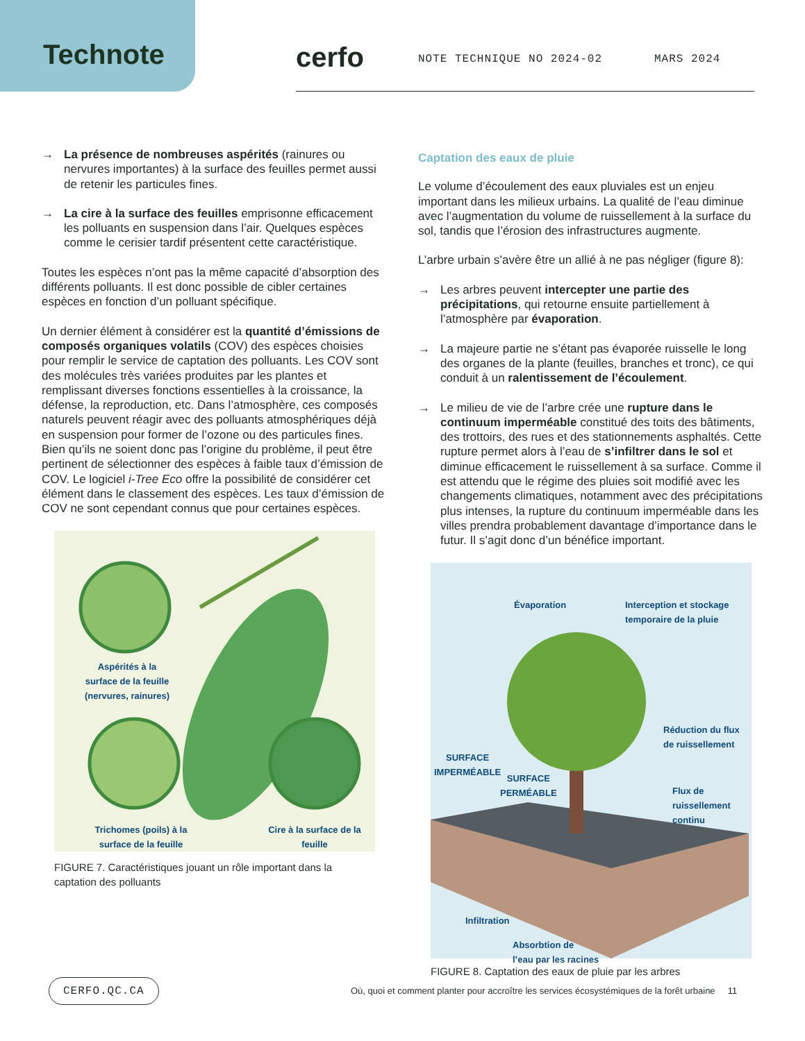Technote cerfo NOTE TECHNIQUE NO 2024-02 MARS 2024
→ La présence de nombreuses aspérités (rainures ou nervures importantes) à la surface des feuilles permet aussi de retenir les particules fines.
→ La cire à la surface des feuilles emprisonne efficacement les polluants en suspension dans l’air. Quelques espèces comme le cerisier tardif présentent cette caractéristique.
Toutes les espèces n’ont pas la même capacité d’absorption des différents polluants. Il est donc possible de cibler certaines espèces en fonction d’un polluant spécifique.
Un dernier élément à considérer est la quantité d’émissions de composés organiques volatils (COV) des espèces choisies pour remplir le service de captation des polluants. Les COV sont des molécules très variées produites par les plantes et remplissant diverses fonctions essentielles à la croissance, la défense, la reproduction, etc. Dans l’atmosphère, ces composés naturels peuvent réagir avec des polluants atmosphériques déjà en suspension pour former de l’ozone ou des particules fines. Bien qu’ils ne soient donc pas l’origine du problème, il peut être pertinent de sélectionner des espèces à faible taux d’émission de COV. Le logiciel i-Tree Eco offre la possibilité de considérer cet élément dans le classement des espèces. Les taux d’émission de COV ne sont cependant connus que pour certaines espèces.
Aspérités à la surface de la feuille (nervures, rainures)
Trichomes (poils) à la surface de la feuille
Cire à la surface de la feuille
FIGURE 7. Caractéristiques jouant un rôle important dans la captation des polluants
Captation des eaux de pluie
Le volume d’écoulement des eaux pluviales est un enjeu important dans les milieux urbains. La qualité de l’eau diminue avec l’augmentation du volume de ruissellement à la surface du sol, tandis que l’érosion des infrastructures augmente.
L’arbre urbain s’avère être un allié à ne pas négliger (figure 8):
→ Les arbres peuvent intercepter une partie des précipitations, qui retourne ensuite partiellement à l’atmosphère par évaporation.
→ La majeure partie ne s’étant pas évaporée ruisselle le long des organes de la plante (feuilles, branches et tronc), ce qui conduit à un ralentissement de l’écoulement.
→ Le milieu de vie de l’arbre crée une rupture dans le continuum imperméable constitué des toits des bâtiments, des trottoirs, des rues et des stationnements asphaltés. Cette rupture permet alors à l’eau de s’infiltrer dans le sol et diminue efficacement le ruissellement à sa surface. Comme il est attendu que le régime des pluies soit modifié avec les changements climatiques, notamment avec des précipitations plus intenses, la rupture du continuum imperméable dans les villes prendra probablement davantage d’importance dans le futur. Il s’agit donc d’un bénéfice important.
Évaporation
Interception et stockage
temporaire de la pluie
Réduction du flux
de ruissellement
SURFACE
IMPERMÉABLE
SURFACE
PERMÉABLE
Flux de
ruissellement
continu
Infiltration
Absorbtion de
l’eau par les racines
FIGURE 8. Captation des eaux de pluie par les arbres
CERFO.QC.CA
Où, quoi et comment planter pour accroître les services écosystémiques de la forêt urbaine 11